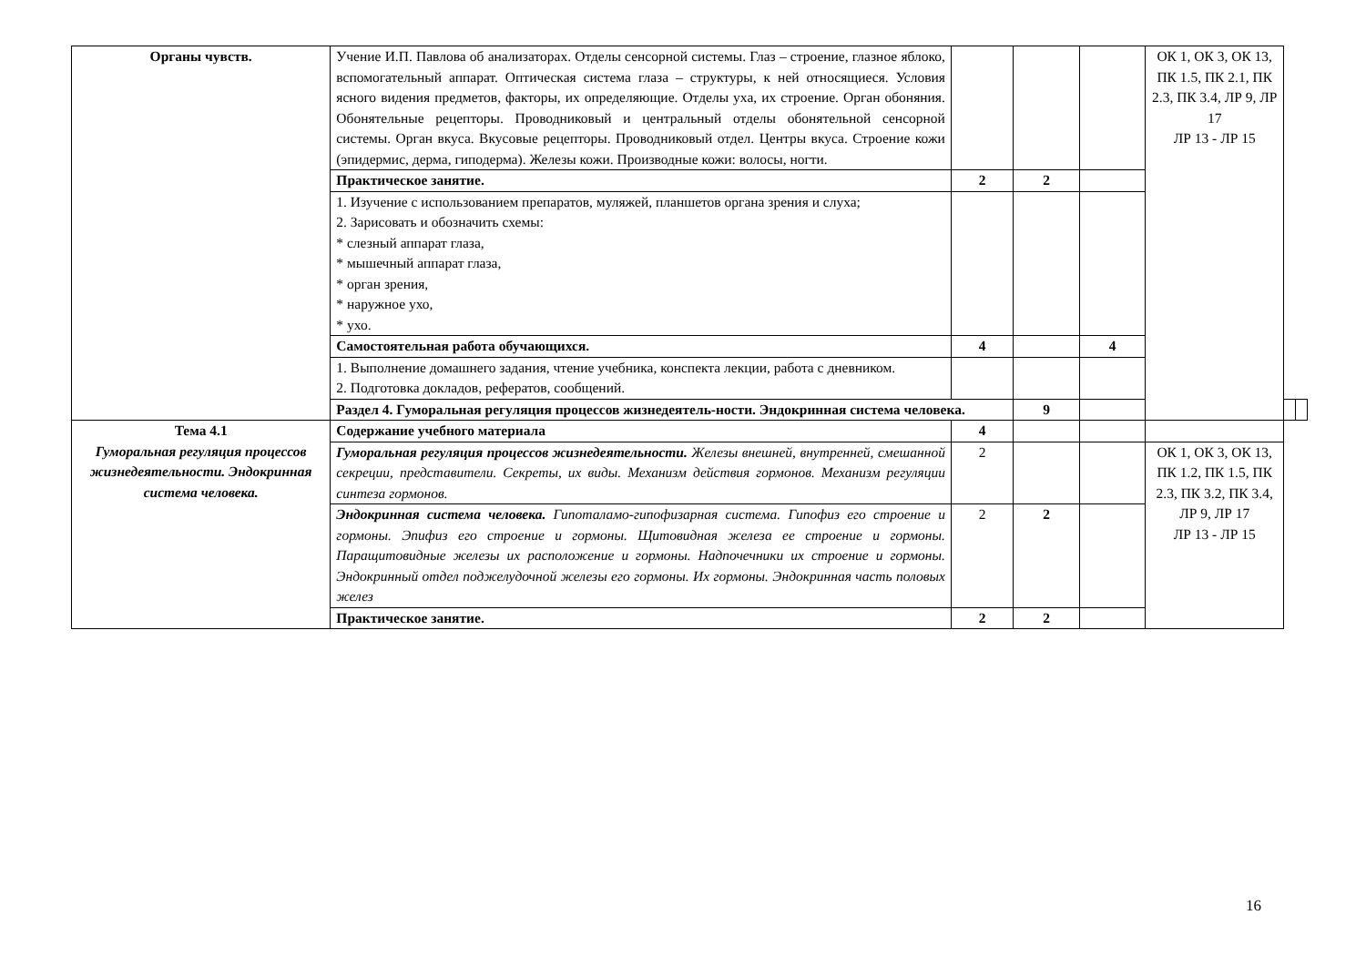| Органы чувств. | Учение И.П. Павлова об анализаторах. Отделы сенсорной системы. Глаз – строение, глазное яблоко, вспомогательный аппарат. Оптическая система глаза – структуры, к ней относящиеся. Условия ясного видения предметов, факторы, их определяющие. Отделы уха, их строение. Орган обоняния. Обонятельные рецепторы. Проводниковый и центральный отделы обонятельной сенсорной системы. Орган вкуса. Вкусовые рецепторы. Проводниковый отдел. Центры вкуса. Строение кожи (эпидермис, дерма, гиподерма). Железы кожи. Производные кожи: волосы, ногти. | | | | ОК 1, ОК 3, ОК 13, ПК 1.5, ПК 2.1, ПК 2.3, ПК 3.4, ЛР 9, ЛР 17 ЛР 13 - ЛР 15 | | |
| | Практическое занятие. | 2 | 2 | | | | |
| | 1. Изучение с использованием препаратов, муляжей, планшетов органа зрения и слуха; 2. Зарисовать и обозначить схемы: * слезный аппарат глаза, * мышечный аппарат глаза, * орган зрения, * наружное ухо, * ухо. | | | | | | |
| | Самостоятельная работа обучающихся. | 4 | | 4 | | | |
| | 1. Выполнение домашнего задания, чтение учебника, конспекта лекции, работа с дневником. 2. Подготовка докладов, рефератов, сообщений. | | | | | | |
| | Раздел 4. Гуморальная регуляция процессов жизнедеятель-ности. Эндокринная система человека. | | 9 | | | | |
| Тема 4.1 Гуморальная регуляция процессов жизнедеятельности. Эндокринная система человека. | Содержание учебного материала | 4 | | | | | |
| | Гуморальная регуляция процессов жизнедеятельности. Железы внешней, внутренней, смешанной секреции, представители. Секреты, их виды. Механизм действия гормонов. Механизм регуляции синтеза гормонов. | 2 | | | ОК 1, ОК 3, ОК 13, ПК 1.2, ПК 1.5, ПК 2.3, ПК 3.2, ПК 3.4, ЛР 9, ЛР 17 ЛР 13 - ЛР 15 | | |
| | Эндокринная система человека. Гипоталамо-гипофизарная система. Гипофиз его строение и гормоны. Эпифиз его строение и гормоны. Щитовидная железа ее строение и гормоны. Паращитовидные железы их расположение и гормоны. Надпочечники их строение и гормоны. Эндокринный отдел поджелудочной железы его гормоны. Их гормоны. Эндокринная часть половых желез | 2 | 2 | | | | |
| | Практическое занятие. | 2 | 2 | | | | |
16